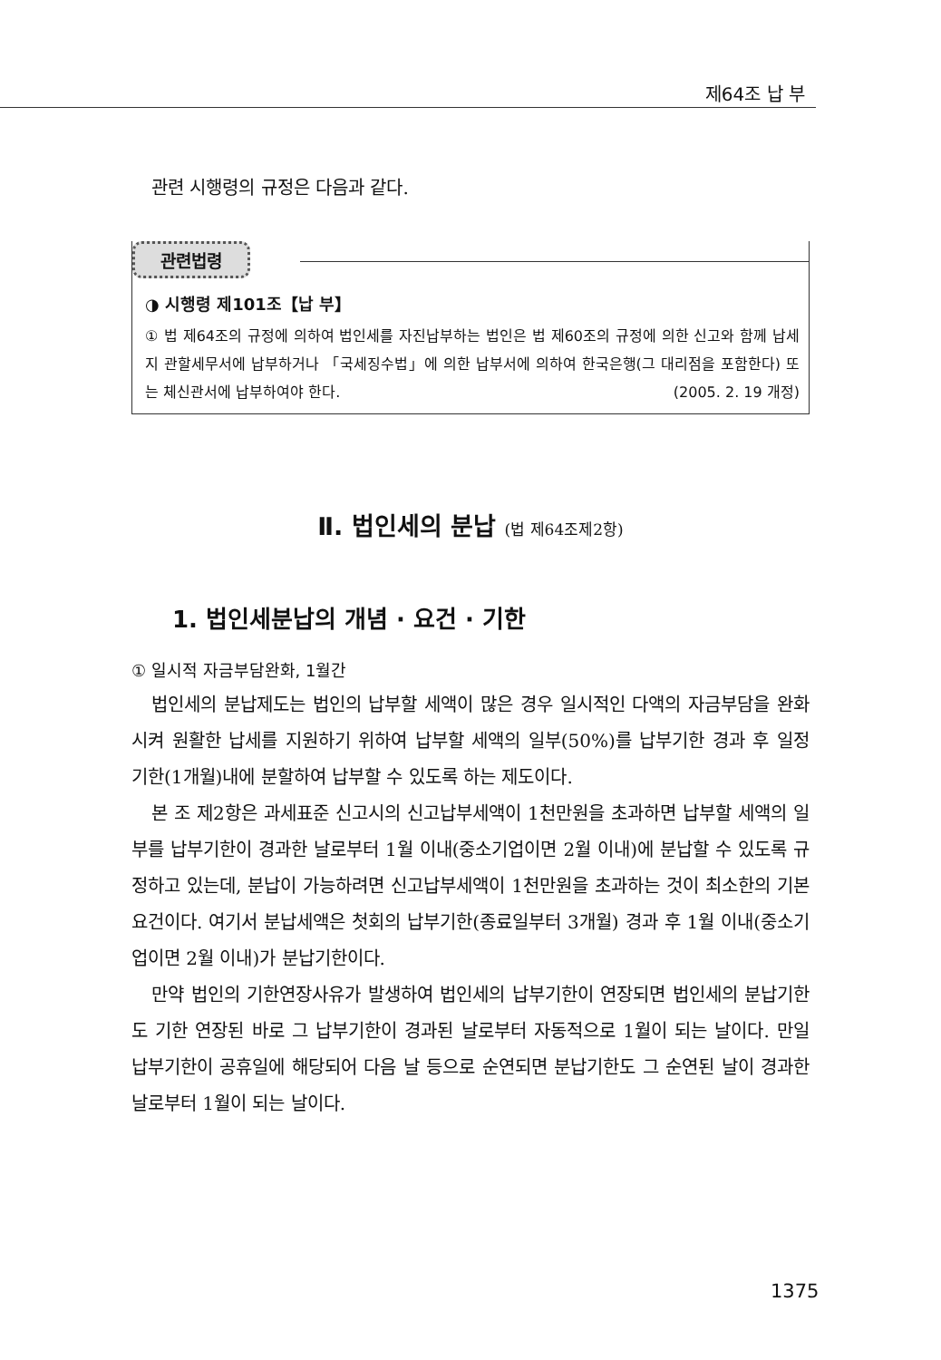제64조 납 부
관련 시행령의 규정은 다음과 같다.
관련법령
◑ 시행령 제101조【납 부】
① 법 제64조의 규정에 의하여 법인세를 자진납부하는 법인은 법 제60조의 규정에 의한 신고와 함께 납세지 관할세무서에 납부하거나 「국세징수법」에 의한 납부서에 의하여 한국은행(그 대리점을 포함한다) 또는 체신관서에 납부하여야 한다. (2005. 2. 19 개정)
Ⅱ. 법인세의 분납 (법 제64조제2항)
1. 법인세분납의 개념 · 요건 · 기한
① 일시적 자금부담완화, 1월간
법인세의 분납제도는 법인의 납부할 세액이 많은 경우 일시적인 다액의 자금부담을 완화시켜 원활한 납세를 지원하기 위하여 납부할 세액의 일부(50%)를 납부기한 경과 후 일정 기한(1개월)내에 분할하여 납부할 수 있도록 하는 제도이다.
본 조 제2항은 과세표준 신고시의 신고납부세액이 1천만원을 초과하면 납부할 세액의 일부를 납부기한이 경과한 날로부터 1월 이내(중소기업이면 2월 이내)에 분납할 수 있도록 규정하고 있는데, 분납이 가능하려면 신고납부세액이 1천만원을 초과하는 것이 최소한의 기본요건이다. 여기서 분납세액은 첫회의 납부기한(종료일부터 3개월) 경과 후 1월 이내(중소기업이면 2월 이내)가 분납기한이다.
만약 법인의 기한연장사유가 발생하여 법인세의 납부기한이 연장되면 법인세의 분납기한도 기한 연장된 바로 그 납부기한이 경과된 날로부터 자동적으로 1월이 되는 날이다. 만일 납부기한이 공휴일에 해당되어 다음 날 등으로 순연되면 분납기한도 그 순연된 날이 경과한 날로부터 1월이 되는 날이다.
1375